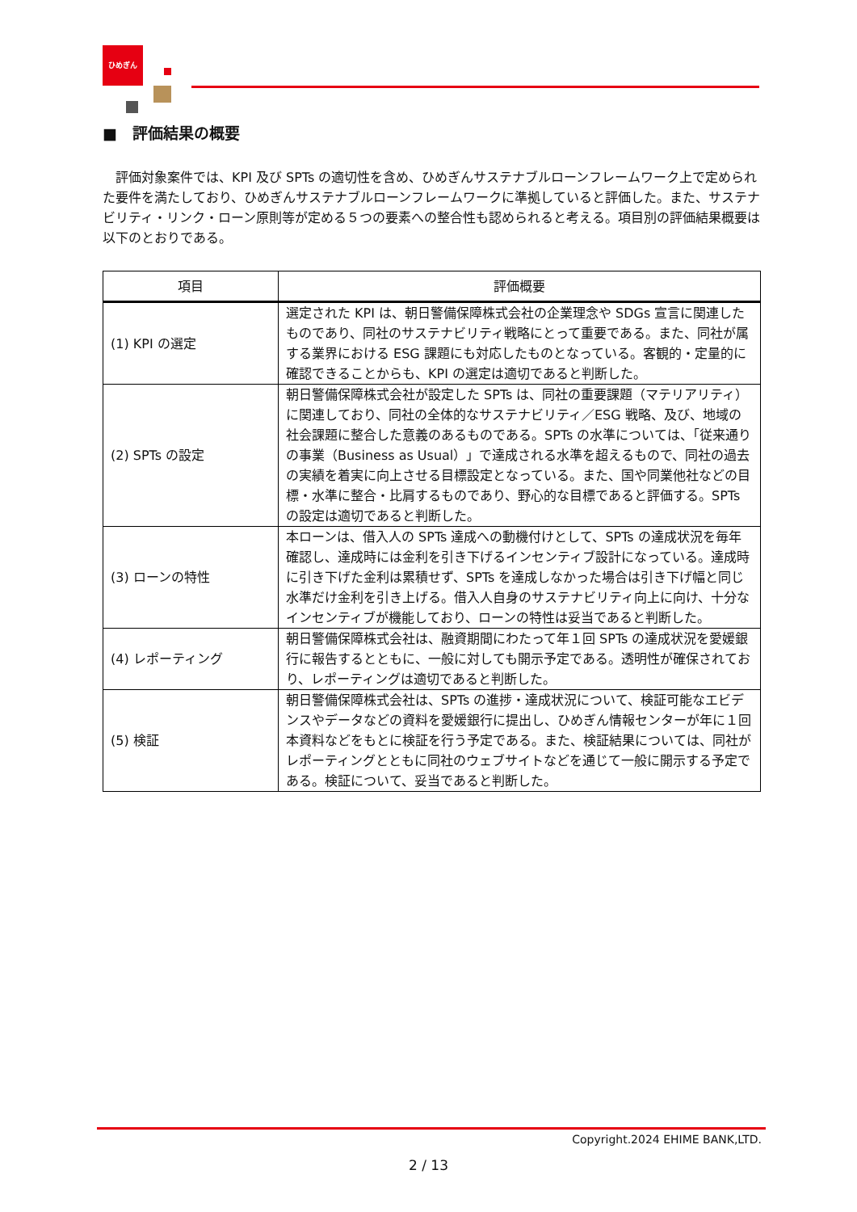ひめぎん
■　評価結果の概要
評価対象案件では、KPI 及び SPTs の適切性を含め、ひめぎんサステナブルローンフレームワーク上で定められた要件を満たしており、ひめぎんサステナブルローンフレームワークに準拠していると評価した。また、サステナビリティ・リンク・ローン原則等が定める５つの要素への整合性も認められると考える。項目別の評価結果概要は以下のとおりである。
| 項目 | 評価概要 |
| --- | --- |
| (1) KPI の選定 | 選定された KPI は、朝日警備保障株式会社の企業理念や SDGs 宣言に関連したものであり、同社のサステナビリティ戦略にとって重要である。また、同社が属する業界における ESG 課題にも対応したものとなっている。客観的・定量的に確認できることからも、KPI の選定は適切であると判断した。 |
| (2) SPTs の設定 | 朝日警備保障株式会社が設定した SPTs は、同社の重要課題（マテリアリティ）に関連しており、同社の全体的なサステナビリティ／ESG 戦略、及び、地域の社会課題に整合した意義のあるものである。SPTs の水準については、「従来通りの事業（Business as Usual）」で達成される水準を超えるもので、同社の過去の実績を着実に向上させる目標設定となっている。また、国や同業他社などの目標・水準に整合・比肩するものであり、野心的な目標であると評価する。SPTs の設定は適切であると判断した。 |
| (3) ローンの特性 | 本ローンは、借入人の SPTs 達成への動機付けとして、SPTs の達成状況を毎年確認し、達成時には金利を引き下げるインセンティブ設計になっている。達成時に引き下げた金利は累積せず、SPTs を達成しなかった場合は引き下げ幅と同じ水準だけ金利を引き上げる。借入人自身のサステナビリティ向上に向け、十分なインセンティブが機能しており、ローンの特性は妥当であると判断した。 |
| (4) レポーティング | 朝日警備保障株式会社は、融資期間にわたって年１回 SPTs の達成状況を愛媛銀行に報告するとともに、一般に対しても開示予定である。透明性が確保されており、レポーティングは適切であると判断した。 |
| (5) 検証 | 朝日警備保障株式会社は、SPTs の進捗・達成状況について、検証可能なエビデンスやデータなどの資料を愛媛銀行に提出し、ひめぎん情報センターが年に１回本資料などをもとに検証を行う予定である。また、検証結果については、同社がレポーティングとともに同社のウェブサイトなどを通じて一般に開示する予定である。検証について、妥当であると判断した。 |
Copyright.2024 EHIME BANK,LTD.
2 / 13